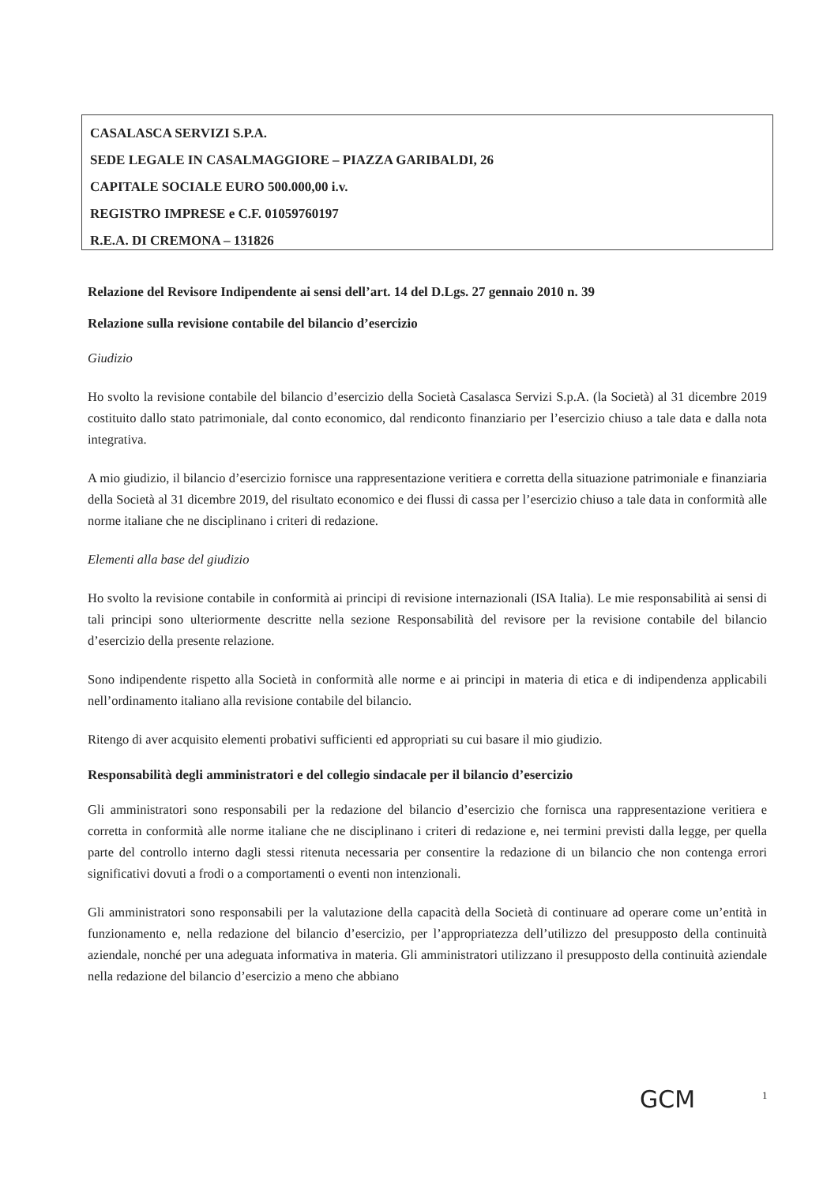CASALASCA SERVIZI S.P.A.
SEDE LEGALE IN CASALMAGGIORE – PIAZZA GARIBALDI, 26
CAPITALE SOCIALE EURO 500.000,00 i.v.
REGISTRO IMPRESE e C.F. 01059760197
R.E.A. DI CREMONA – 131826
Relazione del Revisore Indipendente ai sensi dell’art. 14 del D.Lgs. 27 gennaio 2010 n. 39
Relazione sulla revisione contabile del bilancio d’esercizio
Giudizio
Ho svolto la revisione contabile del bilancio d’esercizio della Società Casalasca Servizi S.p.A. (la Società) al 31 dicembre 2019 costituito dallo stato patrimoniale, dal conto economico, dal rendiconto finanziario per l’esercizio chiuso a tale data e dalla nota integrativa.
A mio giudizio, il bilancio d’esercizio fornisce una rappresentazione veritiera e corretta della situazione patrimoniale e finanziaria della Società al 31 dicembre 2019, del risultato economico e dei flussi di cassa per l’esercizio chiuso a tale data in conformità alle norme italiane che ne disciplinano i criteri di redazione.
Elementi alla base del giudizio
Ho svolto la revisione contabile in conformità ai principi di revisione internazionali (ISA Italia). Le mie responsabilità ai sensi di tali principi sono ulteriormente descritte nella sezione Responsabilità del revisore per la revisione contabile del bilancio d’esercizio della presente relazione.
Sono indipendente rispetto alla Società in conformità alle norme e ai principi in materia di etica e di indipendenza applicabili nell’ordinamento italiano alla revisione contabile del bilancio.
Ritengo di aver acquisito elementi probativi sufficienti ed appropriati su cui basare il mio giudizio.
Responsabilità degli amministratori e del collegio sindacale per il bilancio d’esercizio
Gli amministratori sono responsabili per la redazione del bilancio d’esercizio che fornisca una rappresentazione veritiera e corretta in conformità alle norme italiane che ne disciplinano i criteri di redazione e, nei termini previsti dalla legge, per quella parte del controllo interno dagli stessi ritenuta necessaria per consentire la redazione di un bilancio che non contenga errori significativi dovuti a frodi o a comportamenti o eventi non intenzionali.
Gli amministratori sono responsabili per la valutazione della capacità della Società di continuare ad operare come un’entità in funzionamento e, nella redazione del bilancio d’esercizio, per l’appropriatezza dell’utilizzo del presupposto della continuità aziendale, nonché per una adeguata informativa in materia. Gli amministratori utilizzano il presupposto della continuità aziendale nella redazione del bilancio d’esercizio a meno che abbiano
GCM 1